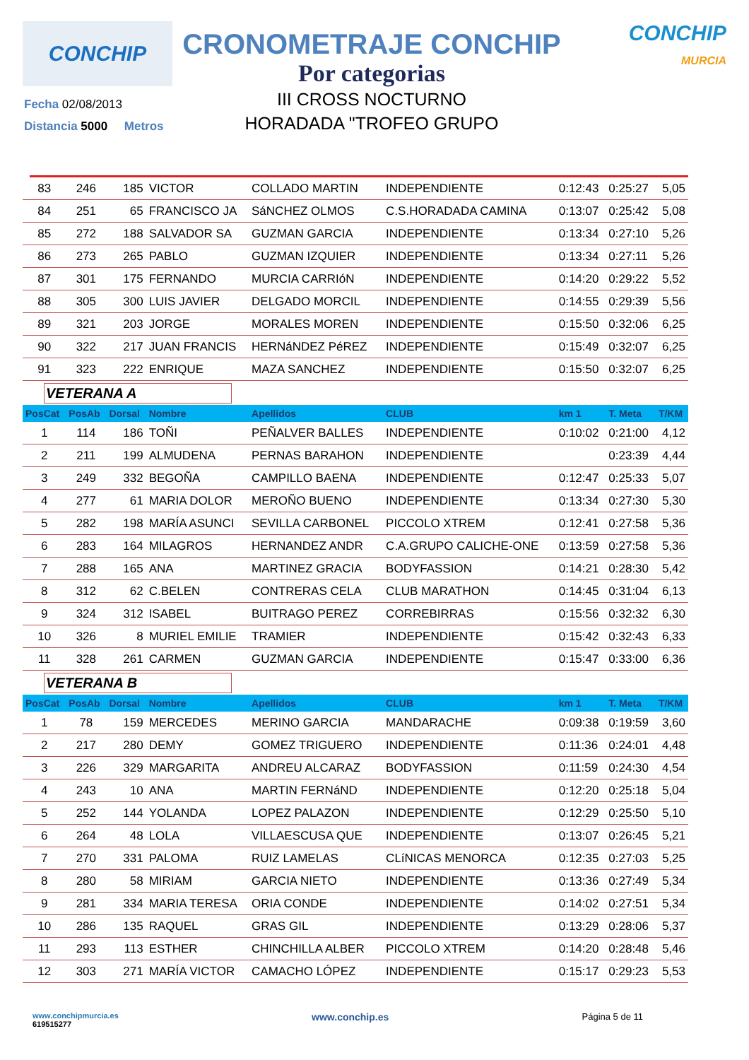CONCHIP
CRONOMETRAJE CONCHIP
Por categorias
III CROSS NOCTURNO
HORADADA "TROFEO GRUPO
CONCHIP
MURCIA
Fecha 02/08/2013
Distancia 5000 Metros
| 83 | 246 | 185 | VICTOR | COLLADO MARTIN | INDEPENDIENTE | 0:12:43 | 0:25:27 | 5,05 |
| 84 | 251 | 65 | FRANCISCO JA | SáNCHEZ OLMOS | C.S.HORADADA CAMINA | 0:13:07 | 0:25:42 | 5,08 |
| 85 | 272 | 188 | SALVADOR SA | GUZMAN GARCIA | INDEPENDIENTE | 0:13:34 | 0:27:10 | 5,26 |
| 86 | 273 | 265 | PABLO | GUZMAN IZQUIER | INDEPENDIENTE | 0:13:34 | 0:27:11 | 5,26 |
| 87 | 301 | 175 | FERNANDO | MURCIA CARRIóN | INDEPENDIENTE | 0:14:20 | 0:29:22 | 5,52 |
| 88 | 305 | 300 | LUIS JAVIER | DELGADO MORCIL | INDEPENDIENTE | 0:14:55 | 0:29:39 | 5,56 |
| 89 | 321 | 203 | JORGE | MORALES MOREN | INDEPENDIENTE | 0:15:50 | 0:32:06 | 6,25 |
| 90 | 322 | 217 | JUAN FRANCIS | HERNáNDEZ PéREZ | INDEPENDIENTE | 0:15:49 | 0:32:07 | 6,25 |
| 91 | 323 | 222 | ENRIQUE | MAZA SANCHEZ | INDEPENDIENTE | 0:15:50 | 0:32:07 | 6,25 |
| VETERANA A | | | | | | | | |
| PosCat | PosAb | Dorsal | Nombre | Apellidos | CLUB | km 1 | T. Meta | T/KM |
| 1 | 114 | 186 | TOÑI | PEÑALVER BALLES | INDEPENDIENTE | 0:10:02 | 0:21:00 | 4,12 |
| 2 | 211 | 199 | ALMUDENA | PERNAS BARAHON | INDEPENDIENTE | | 0:23:39 | 4,44 |
| 3 | 249 | 332 | BEGOÑA | CAMPILLO BAENA | INDEPENDIENTE | 0:12:47 | 0:25:33 | 5,07 |
| 4 | 277 | 61 | MARIA DOLOR | MEROÑO BUENO | INDEPENDIENTE | 0:13:34 | 0:27:30 | 5,30 |
| 5 | 282 | 198 | MARÍA ASUNCI | SEVILLA CARBONEL | PICCOLO XTREM | 0:12:41 | 0:27:58 | 5,36 |
| 6 | 283 | 164 | MILAGROS | HERNANDEZ ANDR | C.A.GRUPO CALICHE-ONE | 0:13:59 | 0:27:58 | 5,36 |
| 7 | 288 | 165 | ANA | MARTINEZ GRACIA | BODYFASSION | 0:14:21 | 0:28:30 | 5,42 |
| 8 | 312 | 62 | C.BELEN | CONTRERAS CELA | CLUB MARATHON | 0:14:45 | 0:31:04 | 6,13 |
| 9 | 324 | 312 | ISABEL | BUITRAGO PEREZ | CORREBIRRAS | 0:15:56 | 0:32:32 | 6,30 |
| 10 | 326 | 8 | MURIEL EMILIE | TRAMIER | INDEPENDIENTE | 0:15:42 | 0:32:43 | 6,33 |
| 11 | 328 | 261 | CARMEN | GUZMAN GARCIA | INDEPENDIENTE | 0:15:47 | 0:33:00 | 6,36 |
| VETERANA B | | | | | | | | |
| PosCat | PosAb | Dorsal | Nombre | Apellidos | CLUB | km 1 | T. Meta | T/KM |
| 1 | 78 | 159 | MERCEDES | MERINO GARCIA | MANDARACHE | 0:09:38 | 0:19:59 | 3,60 |
| 2 | 217 | 280 | DEMY | GOMEZ TRIGUERO | INDEPENDIENTE | 0:11:36 | 0:24:01 | 4,48 |
| 3 | 226 | 329 | MARGARITA | ANDREU ALCARAZ | BODYFASSION | 0:11:59 | 0:24:30 | 4,54 |
| 4 | 243 | 10 | ANA | MARTIN FERNáND | INDEPENDIENTE | 0:12:20 | 0:25:18 | 5,04 |
| 5 | 252 | 144 | YOLANDA | LOPEZ PALAZON | INDEPENDIENTE | 0:12:29 | 0:25:50 | 5,10 |
| 6 | 264 | 48 | LOLA | VILLAESCUSA QUE | INDEPENDIENTE | 0:13:07 | 0:26:45 | 5,21 |
| 7 | 270 | 331 | PALOMA | RUIZ LAMELAS | CLíNICAS MENORCA | 0:12:35 | 0:27:03 | 5,25 |
| 8 | 280 | 58 | MIRIAM | GARCIA NIETO | INDEPENDIENTE | 0:13:36 | 0:27:49 | 5,34 |
| 9 | 281 | 334 | MARIA TERESA | ORIA CONDE | INDEPENDIENTE | 0:14:02 | 0:27:51 | 5,34 |
| 10 | 286 | 135 | RAQUEL | GRAS GIL | INDEPENDIENTE | 0:13:29 | 0:28:06 | 5,37 |
| 11 | 293 | 113 | ESTHER | CHINCHILLA ALBER | PICCOLO XTREM | 0:14:20 | 0:28:48 | 5,46 |
| 12 | 303 | 271 | MARÍA VICTOR | CAMACHO LÓPEZ | INDEPENDIENTE | 0:15:17 | 0:29:23 | 5,53 |
www.conchipmurcia.es
619515277
www.conchip.es Página 5 de 11